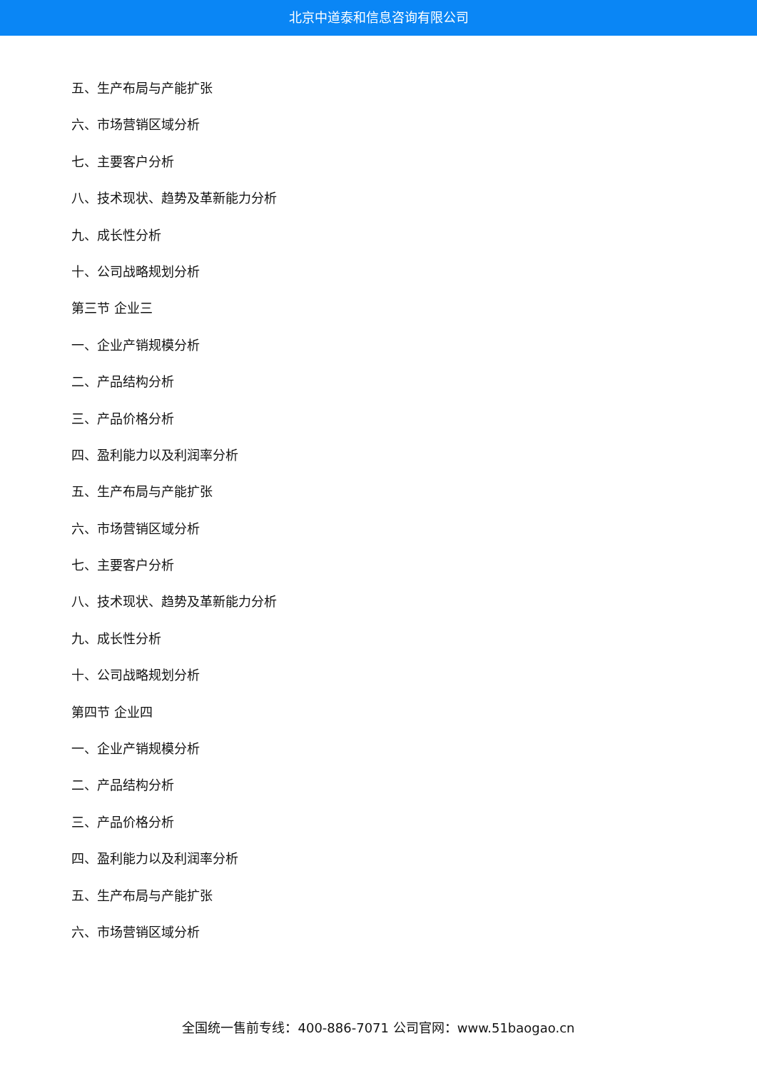北京中道泰和信息咨询有限公司
五、生产布局与产能扩张
六、市场营销区域分析
七、主要客户分析
八、技术现状、趋势及革新能力分析
九、成长性分析
十、公司战略规划分析
第三节 企业三
一、企业产销规模分析
二、产品结构分析
三、产品价格分析
四、盈利能力以及利润率分析
五、生产布局与产能扩张
六、市场营销区域分析
七、主要客户分析
八、技术现状、趋势及革新能力分析
九、成长性分析
十、公司战略规划分析
第四节 企业四
一、企业产销规模分析
二、产品结构分析
三、产品价格分析
四、盈利能力以及利润率分析
五、生产布局与产能扩张
六、市场营销区域分析
全国统一售前专线：400-886-7071 公司官网：www.51baogao.cn